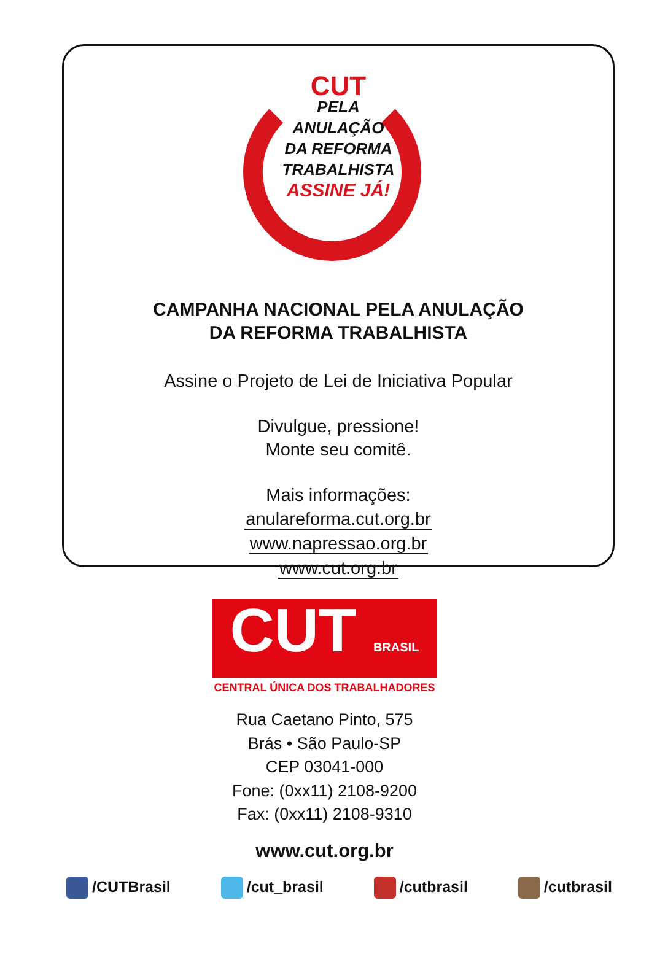CUT
PELA
ANULAÇÃO
DA REFORMA
TRABALHISTA
ASSINE JÁ!
CAMPANHA NACIONAL PELA ANULAÇÃO
DA REFORMA TRABALHISTA
Assine o Projeto de Lei de Iniciativa Popular
Divulgue, pressione!
Monte seu comitê.
Mais informações:
anulareforma.cut.org.br
www.napressao.org.br
www.cut.org.br
CUT BRASIL
CENTRAL ÚNICA DOS TRABALHADORES
Rua Caetano Pinto, 575
Brás • São Paulo-SP
CEP 03041-000
Fone: (0xx11) 2108-9200
Fax: (0xx11) 2108-9310
www.cut.org.br
/CUTBrasil /cut_brasil /cutbrasil /cutbrasil